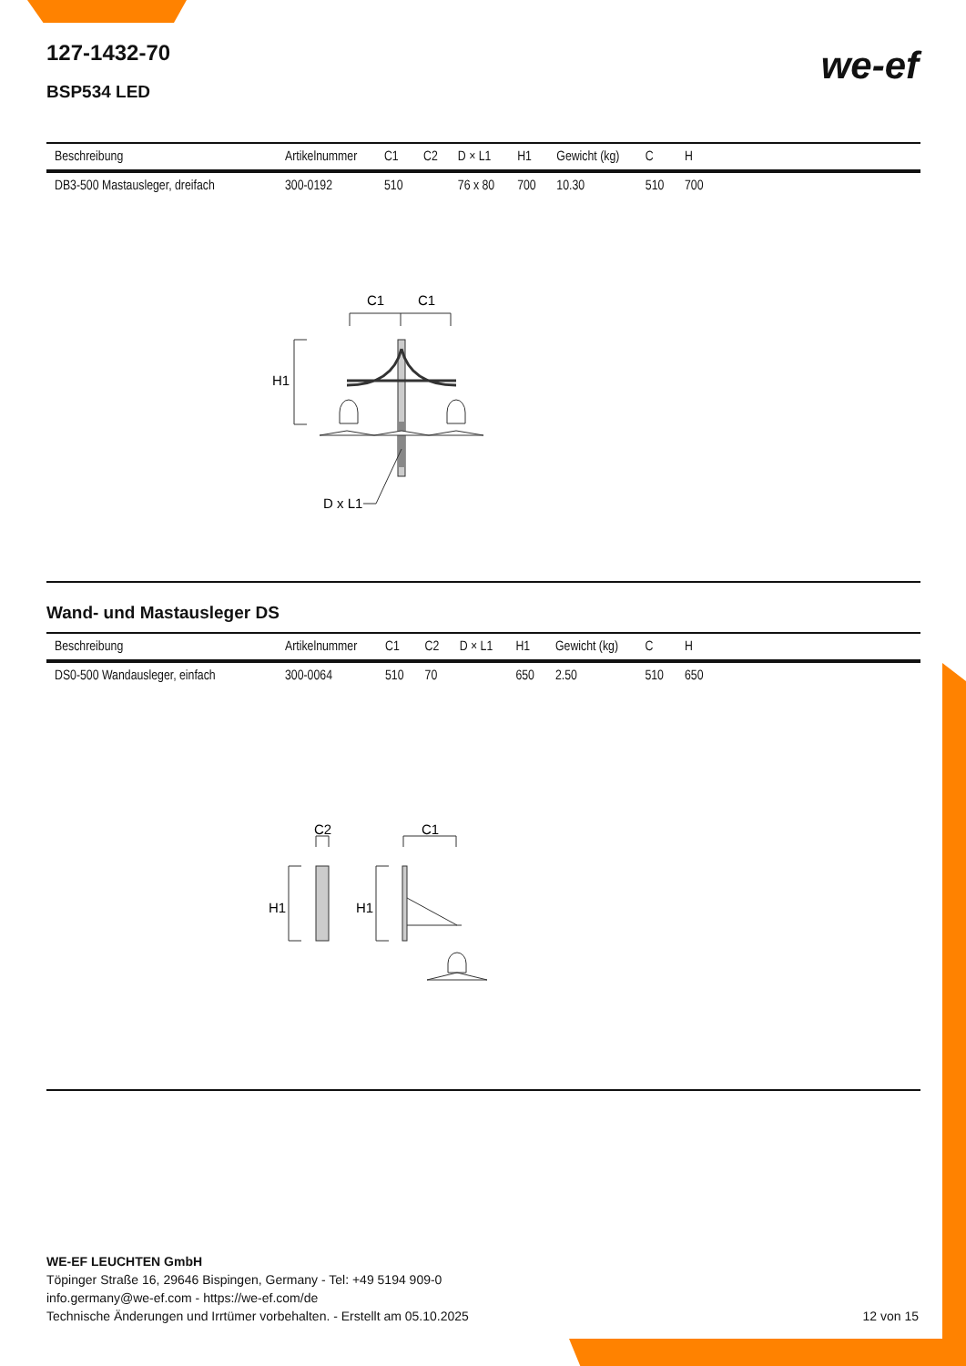we-ef
127-1432-70
BSP534 LED
| Beschreibung | Artikelnummer | C1 | C2 | D × L1 | H1 | Gewicht (kg) | C | H |
| --- | --- | --- | --- | --- | --- | --- | --- | --- |
| DB3-500 Mastausleger, dreifach | 300-0192 | 510 | | 76 x 80 | 700 | 10.30 | 510 | 700 |
C1
C1
H1
D x L1
Wand- und Mastausleger DS
| Beschreibung | Artikelnummer | C1 | C2 | D × L1 | H1 | Gewicht (kg) | C | H |
| --- | --- | --- | --- | --- | --- | --- | --- | --- |
| DS0-500 Wandausleger, einfach | 300-0064 | 510 | 70 | | 650 | 2.50 | 510 | 650 |
C2
C1
H1
H1
WE-EF LEUCHTEN GmbH
Töpinger Straße 16, 29646 Bispingen, Germany - Tel: +49 5194 909-0
info.germany@we-ef.com - https://we-ef.com/de
Technische Änderungen und Irrtümer vorbehalten. - Erstellt am 05.10.2025 12 von 15